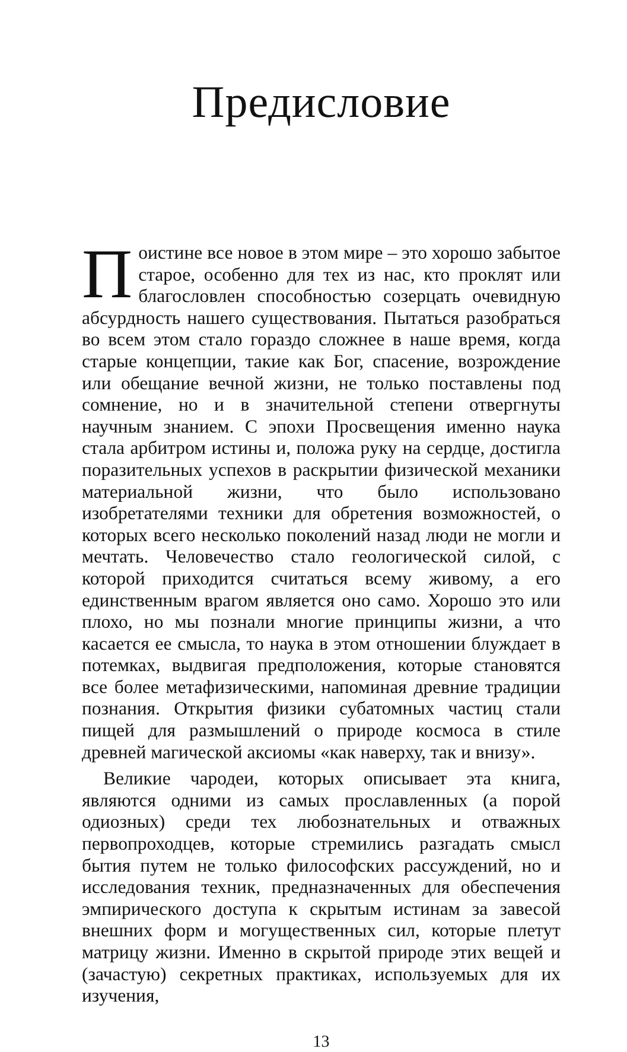Предисловие
Поистине все новое в этом мире – это хорошо забытое старое, особенно для тех из нас, кто проклят или благословлен способностью созерцать очевидную абсурдность нашего существования. Пытаться разобраться во всем этом стало гораздо сложнее в наше время, когда старые концепции, такие как Бог, спасение, возрождение или обещание вечной жизни, не только поставлены под сомнение, но и в значительной степени отвергнуты научным знанием. С эпохи Просвещения именно наука стала арбитром истины и, положа руку на сердце, достигла поразительных успехов в раскрытии физической механики материальной жизни, что было использовано изобретателями техники для обретения возможностей, о которых всего несколько поколений назад люди не могли и мечтать. Человечество стало геологической силой, с которой приходится считаться всему живому, а его единственным врагом является оно само. Хорошо это или плохо, но мы познали многие принципы жизни, а что касается ее смысла, то наука в этом отношении блуждает в потемках, выдвигая предположения, которые становятся все более метафизическими, напоминая древние традиции познания. Открытия физики субатомных частиц стали пищей для размышлений о природе космоса в стиле древней магической аксиомы «как наверху, так и внизу».
Великие чародеи, которых описывает эта книга, являются одними из самых прославленных (а порой одиозных) среди тех любознательных и отважных первопроходцев, которые стремились разгадать смысл бытия путем не только философских рассуждений, но и исследования техник, предназначенных для обеспечения эмпирического доступа к скрытым истинам за завесой внешних форм и могущественных сил, которые плетут матрицу жизни. Именно в скрытой природе этих вещей и (зачастую) секретных практиках, используемых для их изучения,
13